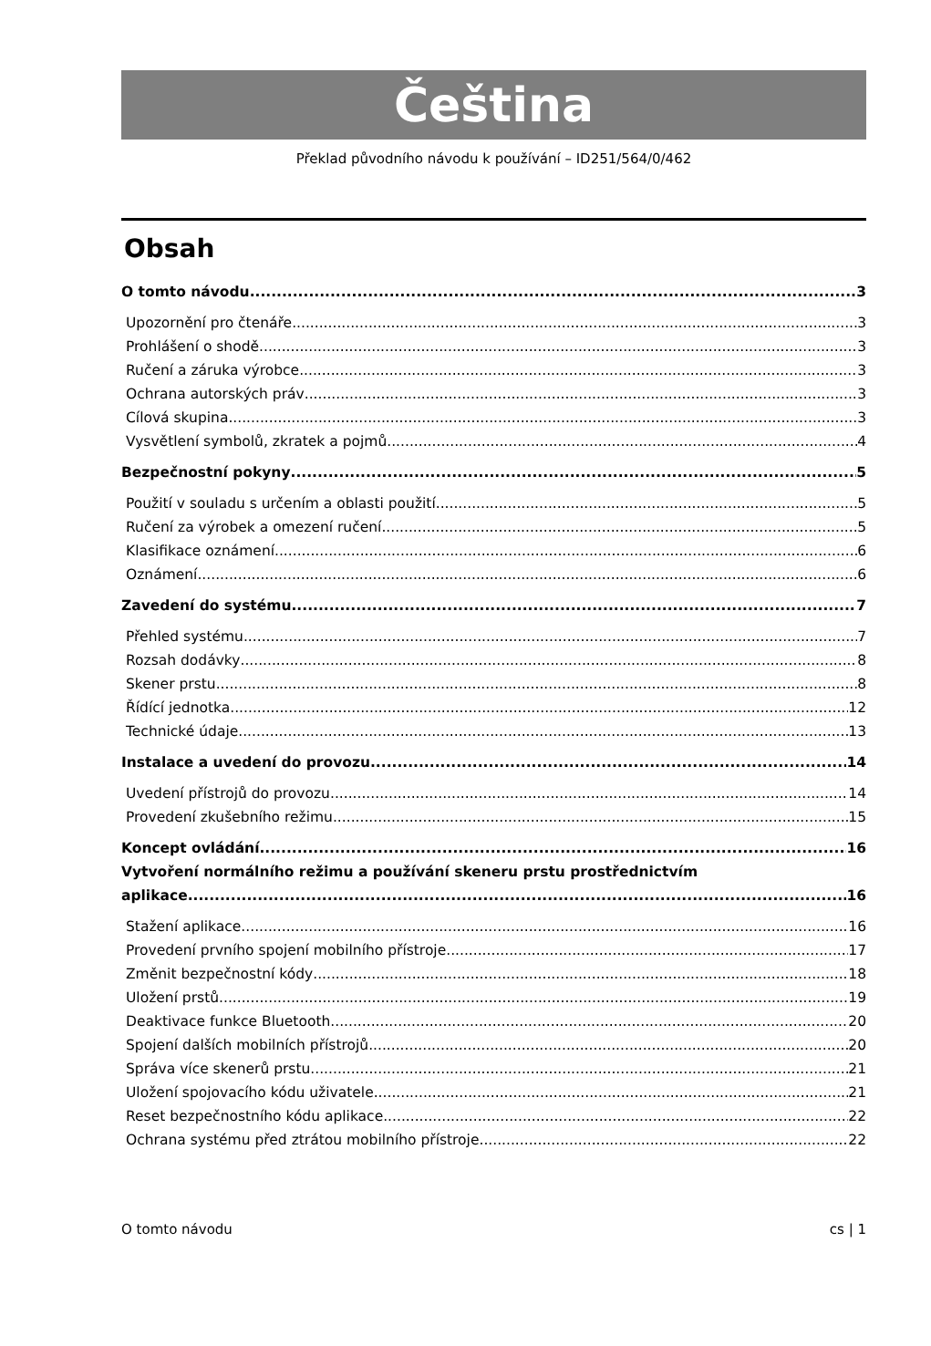Čeština
Překlad původního návodu k používání – ID251/564/0/462
Obsah
O tomto návodu 3
Upozornění pro čtenáře 3
Prohlášení o shodě 3
Ručení a záruka výrobce 3
Ochrana autorských práv 3
Cílová skupina 3
Vysvětlení symbolů, zkratek a pojmů 4
Bezpečnostní pokyny 5
Použití v souladu s určením a oblasti použití 5
Ručení za výrobek a omezení ručení 5
Klasifikace oznámení 6
Oznámení 6
Zavedení do systému 7
Přehled systému 7
Rozsah dodávky 8
Skener prstu 8
Řídící jednotka 12
Technické údaje 13
Instalace a uvedení do provozu 14
Uvedení přístrojů do provozu 14
Provedení zkušebního režimu 15
Koncept ovládání 16
Vytvoření normálního režimu a používání skeneru prstu prostřednictvím
aplikace 16
Stažení aplikace 16
Provedení prvního spojení mobilního přístroje 17
Změnit bezpečnostní kódy 18
Uložení prstů 19
Deaktivace funkce Bluetooth 20
Spojení dalších mobilních přístrojů 20
Správa více skenerů prstu 21
Uložení spojovacího kódu uživatele 21
Reset bezpečnostního kódu aplikace 22
Ochrana systému před ztrátou mobilního přístroje 22
O tomto návodu cs | 1